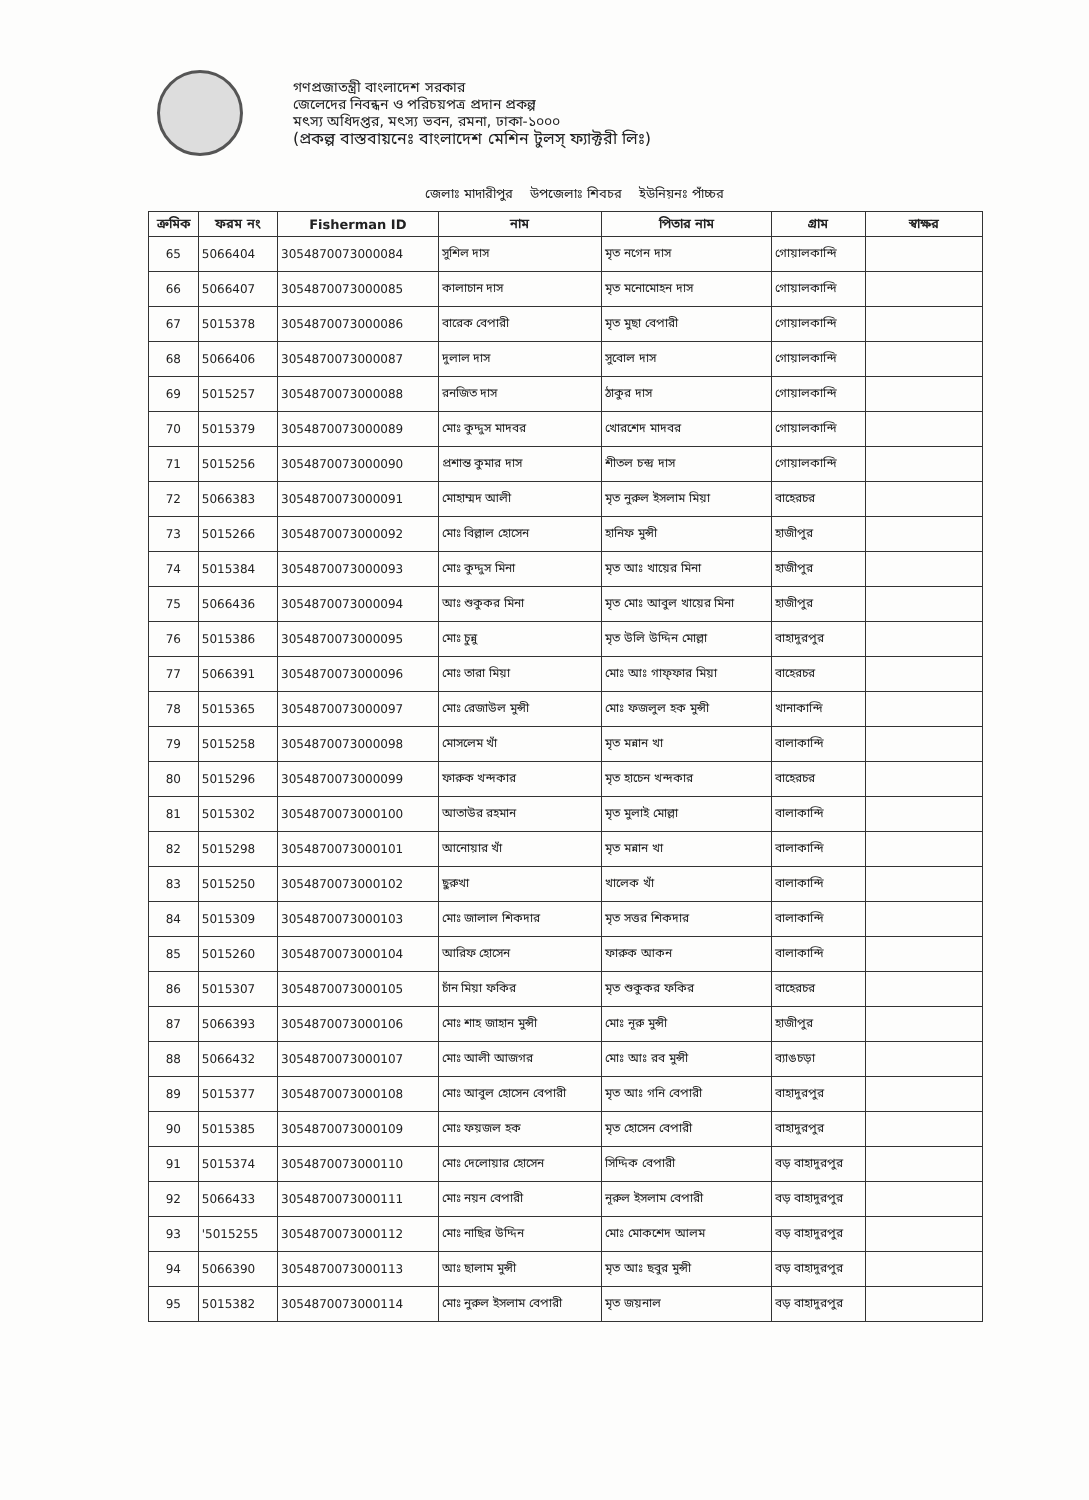গণপ্রজাতন্ত্রী বাংলাদেশ সরকার
জেলেদের নিবন্ধন ও পরিচয়পত্র প্রদান প্রকল্প
মৎস্য অধিদপ্তর, মৎস্য ভবন, রমনা, ঢাকা-১০০০
(প্রকল্প বাস্তবায়নেঃ বাংলাদেশ মেশিন টুলস্ ফ্যাক্টরী লিঃ)
জেলাঃ মাদারীপুর উপজেলাঃ শিবচর ইউনিয়নঃ পাঁচ্চর
| ক্রমিক | ফরম নং | Fisherman ID | নাম | পিতার নাম | গ্রাম | স্বাক্ষর |
| --- | --- | --- | --- | --- | --- | --- |
| 65 | 5066404 | 3054870073000084 | সুশিল দাস | মৃত নগেন দাস | গোয়ালকান্দি | |
| 66 | 5066407 | 3054870073000085 | কালাচান দাস | মৃত মনোমোহন দাস | গোয়ালকান্দি | |
| 67 | 5015378 | 3054870073000086 | বারেক বেপারী | মৃত মুছা বেপারী | গোয়ালকান্দি | |
| 68 | 5066406 | 3054870073000087 | দুলাল দাস | সুবোল দাস | গোয়ালকান্দি | |
| 69 | 5015257 | 3054870073000088 | রনজিত দাস | ঠাকুর দাস | গোয়ালকান্দি | |
| 70 | 5015379 | 3054870073000089 | মোঃ কুদ্দুস মাদবর | খোরশেদ মাদবর | গোয়ালকান্দি | |
| 71 | 5015256 | 3054870073000090 | প্রশান্ত কুমার দাস | শীতল চন্দ্র দাস | গোয়ালকান্দি | |
| 72 | 5066383 | 3054870073000091 | মোহাম্মদ আলী | মৃত নুরুল ইসলাম মিয়া | বাহেরচর | |
| 73 | 5015266 | 3054870073000092 | মোঃ বিল্লাল হোসেন | হানিফ মুন্সী | হাজীপুর | |
| 74 | 5015384 | 3054870073000093 | মোঃ কুদ্দুস মিনা | মৃত আঃ খায়ের মিনা | হাজীপুর | |
| 75 | 5066436 | 3054870073000094 | আঃ শুকুকর মিনা | মৃত মোঃ আবুল খায়ের মিনা | হাজীপুর | |
| 76 | 5015386 | 3054870073000095 | মোঃ চুন্নু | মৃত উলি উদ্দিন মোল্লা | বাহাদুরপুর | |
| 77 | 5066391 | 3054870073000096 | মোঃ তারা মিয়া | মোঃ আঃ গাফ্ফার মিয়া | বাহেরচর | |
| 78 | 5015365 | 3054870073000097 | মোঃ রেজাউল মুন্সী | মোঃ ফজলুল হক মুন্সী | খানাকান্দি | |
| 79 | 5015258 | 3054870073000098 | মোসলেম খাঁ | মৃত মন্নান খা | বালাকান্দি | |
| 80 | 5015296 | 3054870073000099 | ফারুক খন্দকার | মৃত হাচেন খন্দকার | বাহেরচর | |
| 81 | 5015302 | 3054870073000100 | আতাউর রহমান | মৃত মুলাই মোল্লা | বালাকান্দি | |
| 82 | 5015298 | 3054870073000101 | আনোয়ার খাঁ | মৃত মন্নান খা | বালাকান্দি | |
| 83 | 5015250 | 3054870073000102 | ছুরুখা | খালেক খাঁ | বালাকান্দি | |
| 84 | 5015309 | 3054870073000103 | মোঃ জালাল শিকদার | মৃত সত্তর শিকদার | বালাকান্দি | |
| 85 | 5015260 | 3054870073000104 | আরিফ হোসেন | ফারুক আকন | বালাকান্দি | |
| 86 | 5015307 | 3054870073000105 | চাঁন মিয়া ফকির | মৃত শুকুকর ফকির | বাহেরচর | |
| 87 | 5066393 | 3054870073000106 | মোঃ শাহ জাহান মুন্সী | মোঃ নূরু মুন্সী | হাজীপুর | |
| 88 | 5066432 | 3054870073000107 | মোঃ আলী আজগর | মোঃ আঃ রব মুন্সী | ব্যাঙচড়া | |
| 89 | 5015377 | 3054870073000108 | মোঃ আবুল হোসেন বেপারী | মৃত আঃ গনি বেপারী | বাহাদুরপুর | |
| 90 | 5015385 | 3054870073000109 | মোঃ ফয়জল হক | মৃত হোসেন বেপারী | বাহাদুরপুর | |
| 91 | 5015374 | 3054870073000110 | মোঃ দেলোয়ার হোসেন | সিদ্দিক বেপারী | বড় বাহাদুরপুর | |
| 92 | 5066433 | 3054870073000111 | মোঃ নয়ন বেপারী | নূরুল ইসলাম বেপারী | বড় বাহাদুরপুর | |
| 93 | '5015255 | 3054870073000112 | মোঃ নাছির উদ্দিন | মোঃ মোকশেদ আলম | বড় বাহাদুরপুর | |
| 94 | 5066390 | 3054870073000113 | আঃ ছালাম মুন্সী | মৃত আঃ ছবুর মুন্সী | বড় বাহাদুরপুর | |
| 95 | 5015382 | 3054870073000114 | মোঃ নুরুল ইসলাম বেপারী | মৃত জয়নাল | বড় বাহাদুরপুর | |